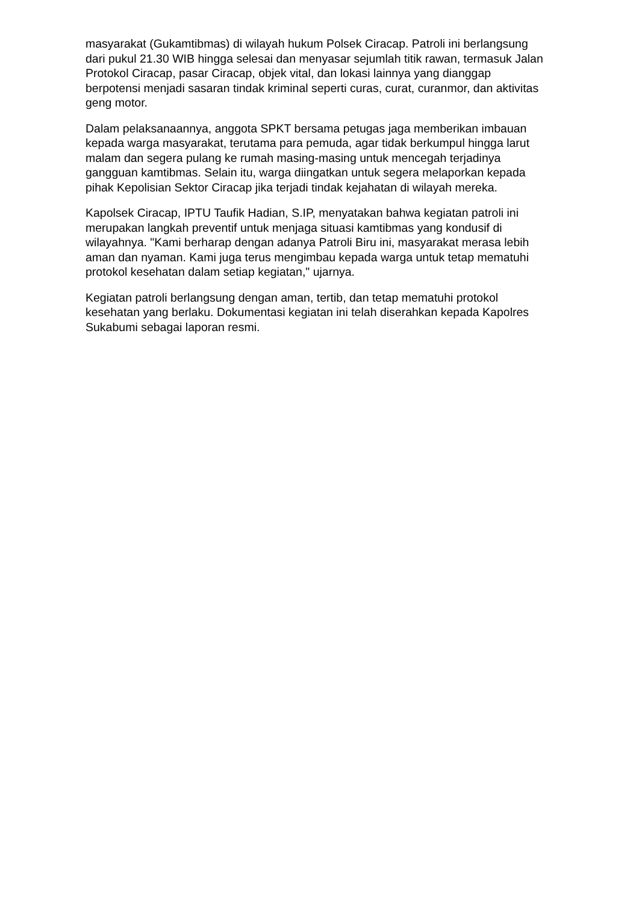masyarakat (Gukamtibmas) di wilayah hukum Polsek Ciracap. Patroli ini berlangsung dari pukul 21.30 WIB hingga selesai dan menyasar sejumlah titik rawan, termasuk Jalan Protokol Ciracap, pasar Ciracap, objek vital, dan lokasi lainnya yang dianggap berpotensi menjadi sasaran tindak kriminal seperti curas, curat, curanmor, dan aktivitas geng motor.
Dalam pelaksanaannya, anggota SPKT bersama petugas jaga memberikan imbauan kepada warga masyarakat, terutama para pemuda, agar tidak berkumpul hingga larut malam dan segera pulang ke rumah masing-masing untuk mencegah terjadinya gangguan kamtibmas. Selain itu, warga diingatkan untuk segera melaporkan kepada pihak Kepolisian Sektor Ciracap jika terjadi tindak kejahatan di wilayah mereka.
Kapolsek Ciracap, IPTU Taufik Hadian, S.IP, menyatakan bahwa kegiatan patroli ini merupakan langkah preventif untuk menjaga situasi kamtibmas yang kondusif di wilayahnya. "Kami berharap dengan adanya Patroli Biru ini, masyarakat merasa lebih aman dan nyaman. Kami juga terus mengimbau kepada warga untuk tetap mematuhi protokol kesehatan dalam setiap kegiatan," ujarnya.
Kegiatan patroli berlangsung dengan aman, tertib, dan tetap mematuhi protokol kesehatan yang berlaku. Dokumentasi kegiatan ini telah diserahkan kepada Kapolres Sukabumi sebagai laporan resmi.